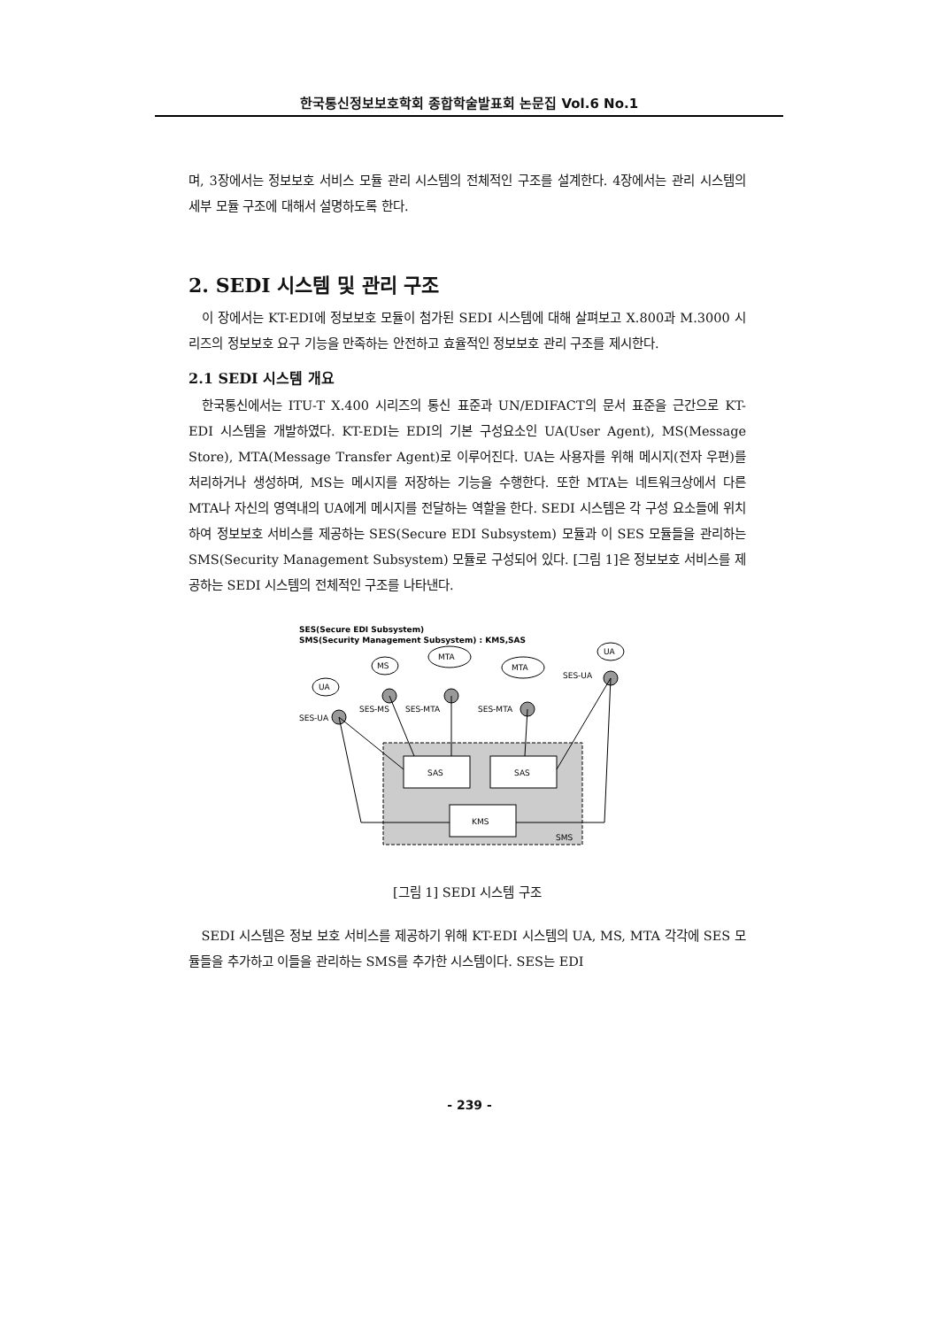한국통신정보보호학회 종합학술발표회 논문집 Vol.6 No.1
며, 3장에서는 정보보호 서비스 모듈 관리 시스템의 전체적인 구조를 설계한다. 4장에서는 관리 시스템의 세부 모듈 구조에 대해서 설명하도록 한다.
2. SEDI 시스템 및 관리 구조
이 장에서는 KT-EDI에 정보보호 모듈이 첨가된 SEDI 시스템에 대해 살펴보고 X.800과 M.3000 시리즈의 정보보호 요구 기능을 만족하는 안전하고 효율적인 정보보호 관리 구조를 제시한다.
2.1 SEDI 시스템 개요
한국통신에서는 ITU-T X.400 시리즈의 통신 표준과 UN/EDIFACT의 문서 표준을 근간으로 KT-EDI 시스템을 개발하였다. KT-EDI는 EDI의 기본 구성요소인 UA(User Agent), MS(Message Store), MTA(Message Transfer Agent)로 이루어진다. UA는 사용자를 위해 메시지(전자 우편)를 처리하거나 생성하며, MS는 메시지를 저장하는 기능을 수행한다. 또한 MTA는 네트워크상에서 다른 MTA나 자신의 영역내의 UA에게 메시지를 전달하는 역할을 한다. SEDI 시스템은 각 구성 요소들에 위치하여 정보보호 서비스를 제공하는 SES(Secure EDI Subsystem) 모듈과 이 SES 모듈들을 관리하는 SMS(Security Management Subsystem) 모듈로 구성되어 있다. [그림 1]은 정보보호 서비스를 제공하는 SEDI 시스템의 전체적인 구조를 나타낸다.
SES(Secure EDI Subsystem)
SMS(Security Management Subsystem) : KMS,SAS
SAS
SAS
KMS
SMS
UA
MS
MTA
MTA
UA
SES-UA
SES-MS
SES-MTA
SES-MTA
SES-UA
[그림 1] SEDI 시스템 구조
SEDI 시스템은 정보 보호 서비스를 제공하기 위해 KT-EDI 시스템의 UA, MS, MTA 각각에 SES 모듈들을 추가하고 이들을 관리하는 SMS를 추가한 시스템이다. SES는 EDI
- 239 -